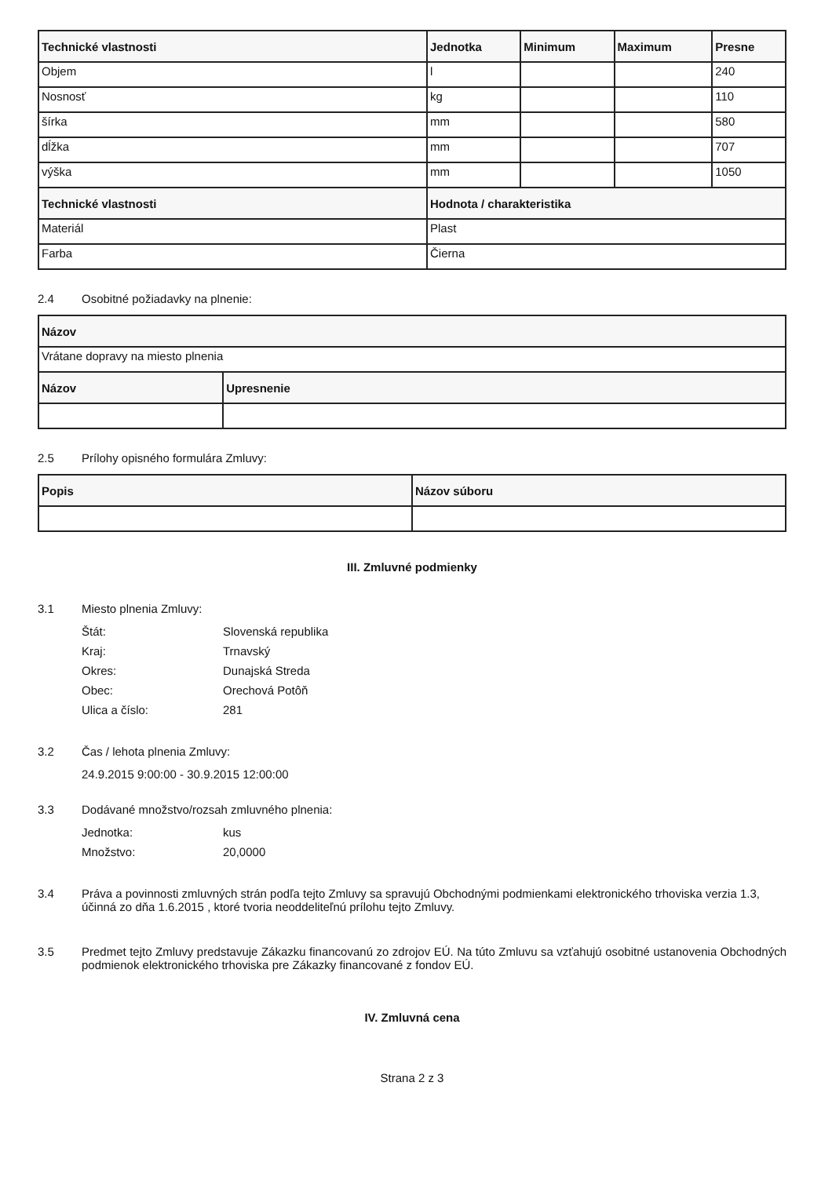| Technické vlastnosti | Jednotka | Minimum | Maximum | Presne |
| --- | --- | --- | --- | --- |
| Objem | l | | | 240 |
| Nosnosť | kg | | | 110 |
| šírka | mm | | | 580 |
| dĺžka | mm | | | 707 |
| výška | mm | | | 1050 |
| Technické vlastnosti | Hodnota / charakteristika | | | |
| Materiál | Plast | | | |
| Farba | Čierna | | | |
2.4 Osobitné požiadavky na plnenie:
| Názov | |
| --- | --- |
| Vrátane dopravy na miesto plnenia | |
| Názov | Upresnenie |
2.5 Prílohy opisného formulára Zmluvy:
| Popis | Názov súboru |
| --- | --- |
III. Zmluvné podmienky
3.1 Miesto plnenia Zmluvy:
Štát: Slovenská republika
Kraj: Trnavský
Okres: Dunajská Streda
Obec: Orechová Potôň
Ulica a číslo: 281
3.2 Čas / lehota plnenia Zmluvy:
24.9.2015 9:00:00 - 30.9.2015 12:00:00
3.3 Dodávané množstvo/rozsah zmluvného plnenia:
Jednotka: kus
Množstvo: 20,0000
3.4 Práva a povinnosti zmluvných strán podľa tejto Zmluvy sa spravujú Obchodnými podmienkami elektronického trhoviska verzia 1.3, účinná zo dňa 1.6.2015 , ktoré tvoria neoddeliteľnú prílohu tejto Zmluvy.
3.5 Predmet tejto Zmluvy predstavuje Zákazku financovanú zo zdrojov EÚ. Na túto Zmluvu sa vzťahujú osobitné ustanovenia Obchodných podmienok elektronického trhoviska pre Zákazky financované z fondov EÚ.
IV. Zmluvná cena
Strana 2 z 3